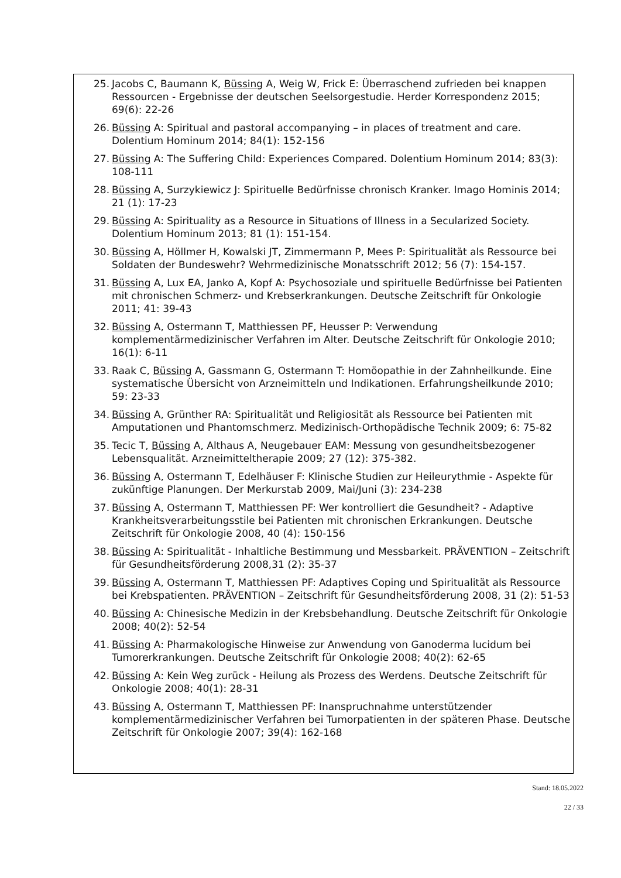25. Jacobs C, Baumann K, Büssing A, Weig W, Frick E: Überraschend zufrieden bei knappen Ressourcen - Ergebnisse der deutschen Seelsorgestudie. Herder Korrespondenz 2015; 69(6): 22-26
26. Büssing A: Spiritual and pastoral accompanying – in places of treatment and care. Dolentium Hominum 2014; 84(1): 152-156
27. Büssing A: The Suffering Child: Experiences Compared. Dolentium Hominum 2014; 83(3): 108-111
28. Büssing A, Surzykiewicz J: Spirituelle Bedürfnisse chronisch Kranker. Imago Hominis 2014; 21 (1): 17-23
29. Büssing A: Spirituality as a Resource in Situations of Illness in a Secularized Society. Dolentium Hominum 2013; 81 (1): 151-154.
30. Büssing A, Höllmer H, Kowalski JT, Zimmermann P, Mees P: Spiritualität als Ressource bei Soldaten der Bundeswehr? Wehrmedizinische Monatsschrift 2012; 56 (7): 154-157.
31. Büssing A, Lux EA, Janko A, Kopf A: Psychosoziale und spirituelle Bedürfnisse bei Patienten mit chronischen Schmerz- und Krebserkrankungen. Deutsche Zeitschrift für Onkologie 2011; 41: 39-43
32. Büssing A, Ostermann T, Matthiessen PF, Heusser P: Verwendung komplementärmedizinischer Verfahren im Alter. Deutsche Zeitschrift für Onkologie 2010; 16(1): 6-11
33. Raak C, Büssing A, Gassmann G, Ostermann T: Homöopathie in der Zahnheilkunde. Eine systematische Übersicht von Arzneimitteln und Indikationen. Erfahrungsheilkunde 2010; 59: 23-33
34. Büssing A, Grünther RA: Spiritualität und Religiosität als Ressource bei Patienten mit Amputationen und Phantomschmerz. Medizinisch-Orthopädische Technik 2009; 6: 75-82
35. Tecic T, Büssing A, Althaus A, Neugebauer EAM: Messung von gesundheitsbezogener Lebensqualität. Arzneimitteltherapie 2009; 27 (12): 375-382.
36. Büssing A, Ostermann T, Edelhäuser F: Klinische Studien zur Heileurythmie - Aspekte für zukünftige Planungen. Der Merkurstab 2009, Mai/Juni (3): 234-238
37. Büssing A, Ostermann T, Matthiessen PF: Wer kontrolliert die Gesundheit? - Adaptive Krankheitsverarbeitungsstile bei Patienten mit chronischen Erkrankungen. Deutsche Zeitschrift für Onkologie 2008, 40 (4): 150-156
38. Büssing A: Spiritualität - Inhaltliche Bestimmung und Messbarkeit. PRÄVENTION – Zeitschrift für Gesundheitsförderung 2008,31 (2): 35-37
39. Büssing A, Ostermann T, Matthiessen PF: Adaptives Coping und Spiritualität als Ressource bei Krebspatienten. PRÄVENTION – Zeitschrift für Gesundheitsförderung 2008, 31 (2): 51-53
40. Büssing A: Chinesische Medizin in der Krebsbehandlung. Deutsche Zeitschrift für Onkologie 2008; 40(2): 52-54
41. Büssing A: Pharmakologische Hinweise zur Anwendung von Ganoderma lucidum bei Tumorerkrankungen. Deutsche Zeitschrift für Onkologie 2008; 40(2): 62-65
42. Büssing A: Kein Weg zurück - Heilung als Prozess des Werdens. Deutsche Zeitschrift für Onkologie 2008; 40(1): 28-31
43. Büssing A, Ostermann T, Matthiessen PF: Inanspruchnahme unterstützender komplementärmedizinischer Verfahren bei Tumorpatienten in der späteren Phase. Deutsche Zeitschrift für Onkologie 2007; 39(4): 162-168
Stand: 18.05.2022
22 / 33